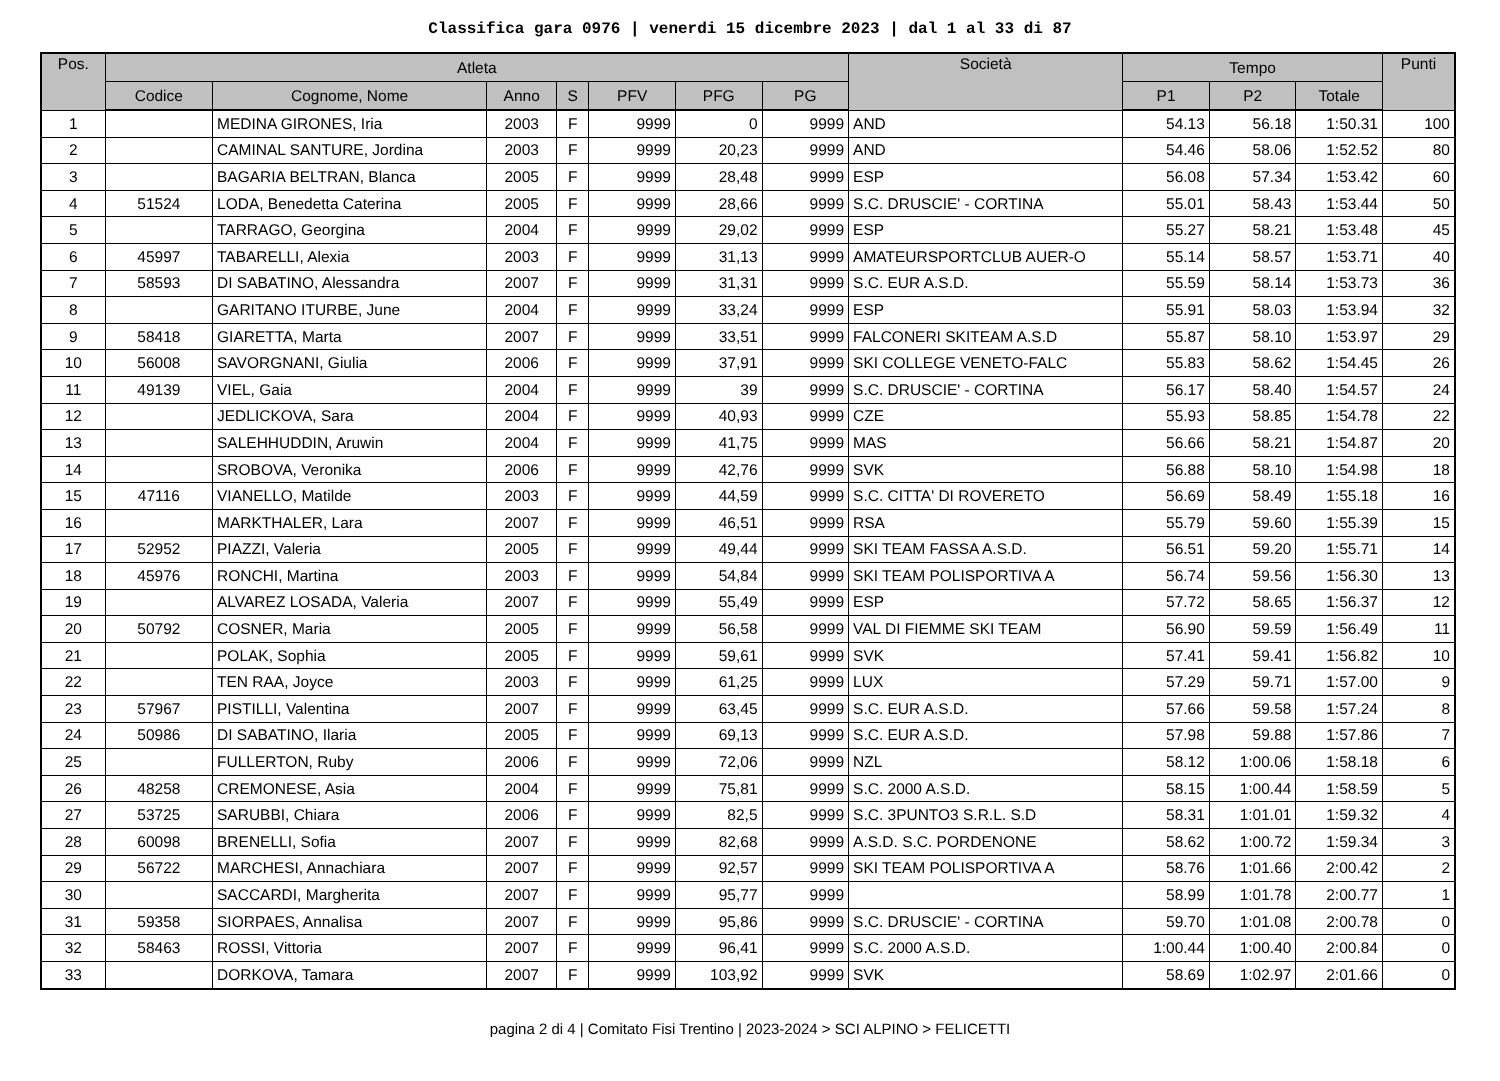Classifica gara 0976 | venerdi 15 dicembre 2023 | dal 1 al 33 di 87
| Pos. | Atleta | | | | | | | Società | Tempo | | | Punti |
| --- | --- | --- | --- | --- | --- | --- | --- | --- | --- | --- | --- | --- |
| | Codice | Cognome, Nome | Anno | S | PFV | PFG | PG | | P1 | P2 | Totale | |
| 1 | | MEDINA GIRONES, Iria | 2003 | F | 9999 | 0 | 9999 | AND | 54.13 | 56.18 | 1:50.31 | 100 |
| 2 | | CAMINAL SANTURE, Jordina | 2003 | F | 9999 | 20,23 | 9999 | AND | 54.46 | 58.06 | 1:52.52 | 80 |
| 3 | | BAGARIA BELTRAN, Blanca | 2005 | F | 9999 | 28,48 | 9999 | ESP | 56.08 | 57.34 | 1:53.42 | 60 |
| 4 | 51524 | LODA, Benedetta Caterina | 2005 | F | 9999 | 28,66 | 9999 | S.C. DRUSCIE' - CORTINA | 55.01 | 58.43 | 1:53.44 | 50 |
| 5 | | TARRAGO, Georgina | 2004 | F | 9999 | 29,02 | 9999 | ESP | 55.27 | 58.21 | 1:53.48 | 45 |
| 6 | 45997 | TABARELLI, Alexia | 2003 | F | 9999 | 31,13 | 9999 | AMATEURSPORTCLUB AUER-O | 55.14 | 58.57 | 1:53.71 | 40 |
| 7 | 58593 | DI SABATINO, Alessandra | 2007 | F | 9999 | 31,31 | 9999 | S.C. EUR A.S.D. | 55.59 | 58.14 | 1:53.73 | 36 |
| 8 | | GARITANO ITURBE, June | 2004 | F | 9999 | 33,24 | 9999 | ESP | 55.91 | 58.03 | 1:53.94 | 32 |
| 9 | 58418 | GIARETTA, Marta | 2007 | F | 9999 | 33,51 | 9999 | FALCONERI SKITEAM A.S.D | 55.87 | 58.10 | 1:53.97 | 29 |
| 10 | 56008 | SAVORGNANI, Giulia | 2006 | F | 9999 | 37,91 | 9999 | SKI COLLEGE VENETO-FALC | 55.83 | 58.62 | 1:54.45 | 26 |
| 11 | 49139 | VIEL, Gaia | 2004 | F | 9999 | 39 | 9999 | S.C. DRUSCIE' - CORTINA | 56.17 | 58.40 | 1:54.57 | 24 |
| 12 | | JEDLICKOVA, Sara | 2004 | F | 9999 | 40,93 | 9999 | CZE | 55.93 | 58.85 | 1:54.78 | 22 |
| 13 | | SALEHHUDDIN, Aruwin | 2004 | F | 9999 | 41,75 | 9999 | MAS | 56.66 | 58.21 | 1:54.87 | 20 |
| 14 | | SROBOVA, Veronika | 2006 | F | 9999 | 42,76 | 9999 | SVK | 56.88 | 58.10 | 1:54.98 | 18 |
| 15 | 47116 | VIANELLO, Matilde | 2003 | F | 9999 | 44,59 | 9999 | S.C. CITTA' DI ROVERETO | 56.69 | 58.49 | 1:55.18 | 16 |
| 16 | | MARKTHALER, Lara | 2007 | F | 9999 | 46,51 | 9999 | RSA | 55.79 | 59.60 | 1:55.39 | 15 |
| 17 | 52952 | PIAZZI, Valeria | 2005 | F | 9999 | 49,44 | 9999 | SKI TEAM FASSA A.S.D. | 56.51 | 59.20 | 1:55.71 | 14 |
| 18 | 45976 | RONCHI, Martina | 2003 | F | 9999 | 54,84 | 9999 | SKI TEAM POLISPORTIVA A | 56.74 | 59.56 | 1:56.30 | 13 |
| 19 | | ALVAREZ LOSADA, Valeria | 2007 | F | 9999 | 55,49 | 9999 | ESP | 57.72 | 58.65 | 1:56.37 | 12 |
| 20 | 50792 | COSNER, Maria | 2005 | F | 9999 | 56,58 | 9999 | VAL DI FIEMME SKI TEAM | 56.90 | 59.59 | 1:56.49 | 11 |
| 21 | | POLAK, Sophia | 2005 | F | 9999 | 59,61 | 9999 | SVK | 57.41 | 59.41 | 1:56.82 | 10 |
| 22 | | TEN RAA, Joyce | 2003 | F | 9999 | 61,25 | 9999 | LUX | 57.29 | 59.71 | 1:57.00 | 9 |
| 23 | 57967 | PISTILLI, Valentina | 2007 | F | 9999 | 63,45 | 9999 | S.C. EUR A.S.D. | 57.66 | 59.58 | 1:57.24 | 8 |
| 24 | 50986 | DI SABATINO, Ilaria | 2005 | F | 9999 | 69,13 | 9999 | S.C. EUR A.S.D. | 57.98 | 59.88 | 1:57.86 | 7 |
| 25 | | FULLERTON, Ruby | 2006 | F | 9999 | 72,06 | 9999 | NZL | 58.12 | 1:00.06 | 1:58.18 | 6 |
| 26 | 48258 | CREMONESE, Asia | 2004 | F | 9999 | 75,81 | 9999 | S.C. 2000 A.S.D. | 58.15 | 1:00.44 | 1:58.59 | 5 |
| 27 | 53725 | SARUBBI, Chiara | 2006 | F | 9999 | 82,5 | 9999 | S.C. 3PUNTO3 S.R.L. S.D | 58.31 | 1:01.01 | 1:59.32 | 4 |
| 28 | 60098 | BRENELLI, Sofia | 2007 | F | 9999 | 82,68 | 9999 | A.S.D. S.C. PORDENONE | 58.62 | 1:00.72 | 1:59.34 | 3 |
| 29 | 56722 | MARCHESI, Annachiara | 2007 | F | 9999 | 92,57 | 9999 | SKI TEAM POLISPORTIVA A | 58.76 | 1:01.66 | 2:00.42 | 2 |
| 30 | | SACCARDI, Margherita | 2007 | F | 9999 | 95,77 | 9999 | | 58.99 | 1:01.78 | 2:00.77 | 1 |
| 31 | 59358 | SIORPAES, Annalisa | 2007 | F | 9999 | 95,86 | 9999 | S.C. DRUSCIE' - CORTINA | 59.70 | 1:01.08 | 2:00.78 | 0 |
| 32 | 58463 | ROSSI, Vittoria | 2007 | F | 9999 | 96,41 | 9999 | S.C. 2000 A.S.D. | 1:00.44 | 1:00.40 | 2:00.84 | 0 |
| 33 | | DORKOVA, Tamara | 2007 | F | 9999 | 103,92 | 9999 | SVK | 58.69 | 1:02.97 | 2:01.66 | 0 |
pagina 2 di 4 | Comitato Fisi Trentino | 2023-2024 > SCI ALPINO > FELICETTI